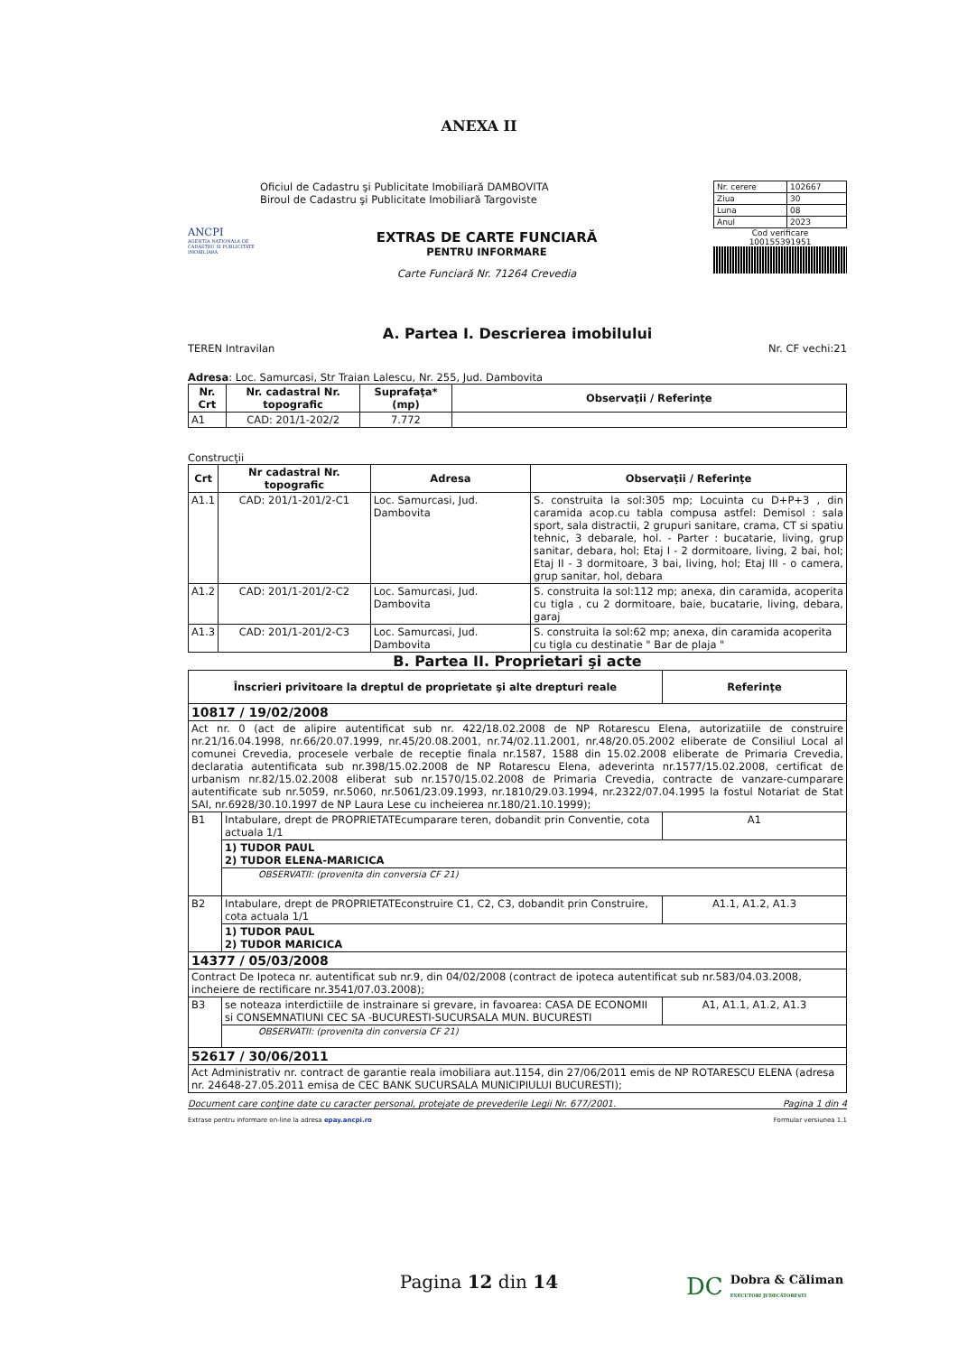ANEXA II
ANCPI
AGENTIA NATIONALA DE CADASTRU SI PUBLICITATE IMOBILIARA
Oficiul de Cadastru şi Publicitate Imobiliară DAMBOVITA
Biroul de Cadastru şi Publicitate Imobiliară Targoviste
EXTRAS DE CARTE FUNCIARĂ
PENTRU INFORMARE
Carte Funciară Nr. 71264 Crevedia
| Nr. cerere | 102667 |
| Ziua | 30 |
| Luna | 08 |
| Anul | 2023 |
Cod verificare
100155391951
A. Partea I. Descrierea imobilului
TEREN Intravilan Nr. CF vechi:21
Adresa: Loc. Samurcasi, Str Traian Lalescu, Nr. 255, Jud. Dambovita
| Nr. Crt | Nr. cadastral Nr. topografic | Suprafaţa* (mp) | Observaţii / Referinţe |
| --- | --- | --- | --- |
| A1 | CAD: 201/1-202/2 | 7.772 | |
Construcţii
| Crt | Nr cadastral Nr. topografic | Adresa | Observaţii / Referinţe |
| --- | --- | --- | --- |
| A1.1 | CAD: 201/1-201/2-C1 | Loc. Samurcasi, Jud. Dambovita | S. construita la sol:305 mp; Locuinta cu D+P+3 , din caramida acop.cu tabla compusa astfel: Demisol : sala sport, sala distractii, 2 grupuri sanitare, crama, CT si spatiu tehnic, 3 debarale, hol. - Parter : bucatarie, living, grup sanitar, debara, hol; Etaj I - 2 dormitoare, living, 2 bai, hol; Etaj II - 3 dormitoare, 3 bai, living, hol; Etaj III - o camera, grup sanitar, hol, debara |
| A1.2 | CAD: 201/1-201/2-C2 | Loc. Samurcasi, Jud. Dambovita | S. construita la sol:112 mp; anexa, din caramida, acoperita cu tigla , cu 2 dormitoare, baie, bucatarie, living, debara, garaj |
| A1.3 | CAD: 201/1-201/2-C3 | Loc. Samurcasi, Jud. Dambovita | S. construita la sol:62 mp; anexa, din caramida acoperita cu tigla cu destinatie " Bar de plaja " |
B. Partea II. Proprietari şi acte
| Înscrieri privitoare la dreptul de proprietate şi alte drepturi reale | | Referinţe |
| --- | --- | --- |
| 10817 / 19/02/2008 | | |
| Act nr. 0 (act de alipire autentificat sub nr. 422/18.02.2008 de NP Rotarescu Elena, autorizatiile de construire nr.21/16.04.1998, nr.66/20.07.1999, nr.45/20.08.2001, nr.74/02.11.2001, nr.48/20.05.2002 eliberate de Consiliul Local al comunei Crevedia, procesele verbale de receptie finala nr.1587, 1588 din 15.02.2008 eliberate de Primaria Crevedia, declaratia autentificata sub nr.398/15.02.2008 de NP Rotarescu Elena, adeverinta nr.1577/15.02.2008, certificat de urbanism nr.82/15.02.2008 eliberat sub nr.1570/15.02.2008 de Primaria Crevedia, contracte de vanzare-cumparare autentificate sub nr.5059, nr.5060, nr.5061/23.09.1993, nr.1810/29.03.1994, nr.2322/07.04.1995 la fostul Notariat de Stat SAI, nr.6928/30.10.1997 de NP Laura Lese cu incheierea nr.180/21.10.1999); | | |
| B1 | Intabulare, drept de PROPRIETATEcumparare teren, dobandit prin Conventie, cota actuala 1/1 | A1 |
| | 1) TUDOR PAUL 2) TUDOR ELENA-MARICICA | |
| | OBSERVATII: (provenita din conversia CF 21) | |
| B2 | Intabulare, drept de PROPRIETATEconstruire C1, C2, C3, dobandit prin Construire, cota actuala 1/1 | A1.1, A1.2, A1.3 |
| | 1) TUDOR PAUL 2) TUDOR MARICICA | |
| 14377 / 05/03/2008 | | |
| Contract De Ipoteca nr. autentificat sub nr.9, din 04/02/2008 (contract de ipoteca autentificat sub nr.583/04.03.2008, incheiere de rectificare nr.3541/07.03.2008); | | |
| B3 | se noteaza interdictiile de instrainare si grevare, in favoarea: CASA DE ECONOMII si CONSEMNATIUNI CEC SA -BUCURESTI-SUCURSALA MUN. BUCURESTI | A1, A1.1, A1.2, A1.3 |
| | OBSERVATII: (provenita din conversia CF 21) | |
| 52617 / 30/06/2011 | | |
| Act Administrativ nr. contract de garantie reala imobiliara aut.1154, din 27/06/2011 emis de NP ROTARESCU ELENA (adresa nr. 24648-27.05.2011 emisa de CEC BANK SUCURSALA MUNICIPIULUI BUCURESTI); | | |
Document care conţine date cu caracter personal, protejate de prevederile Legii Nr. 677/2001. Pagina 1 din 4
Extrase pentru informare on-line la adresa epay.ancpi.ro Formular versiunea 1.1
Pagina 12 din 14
DC Dobra & Căliman
EXECUTORI JUDECĂTOREȘTI